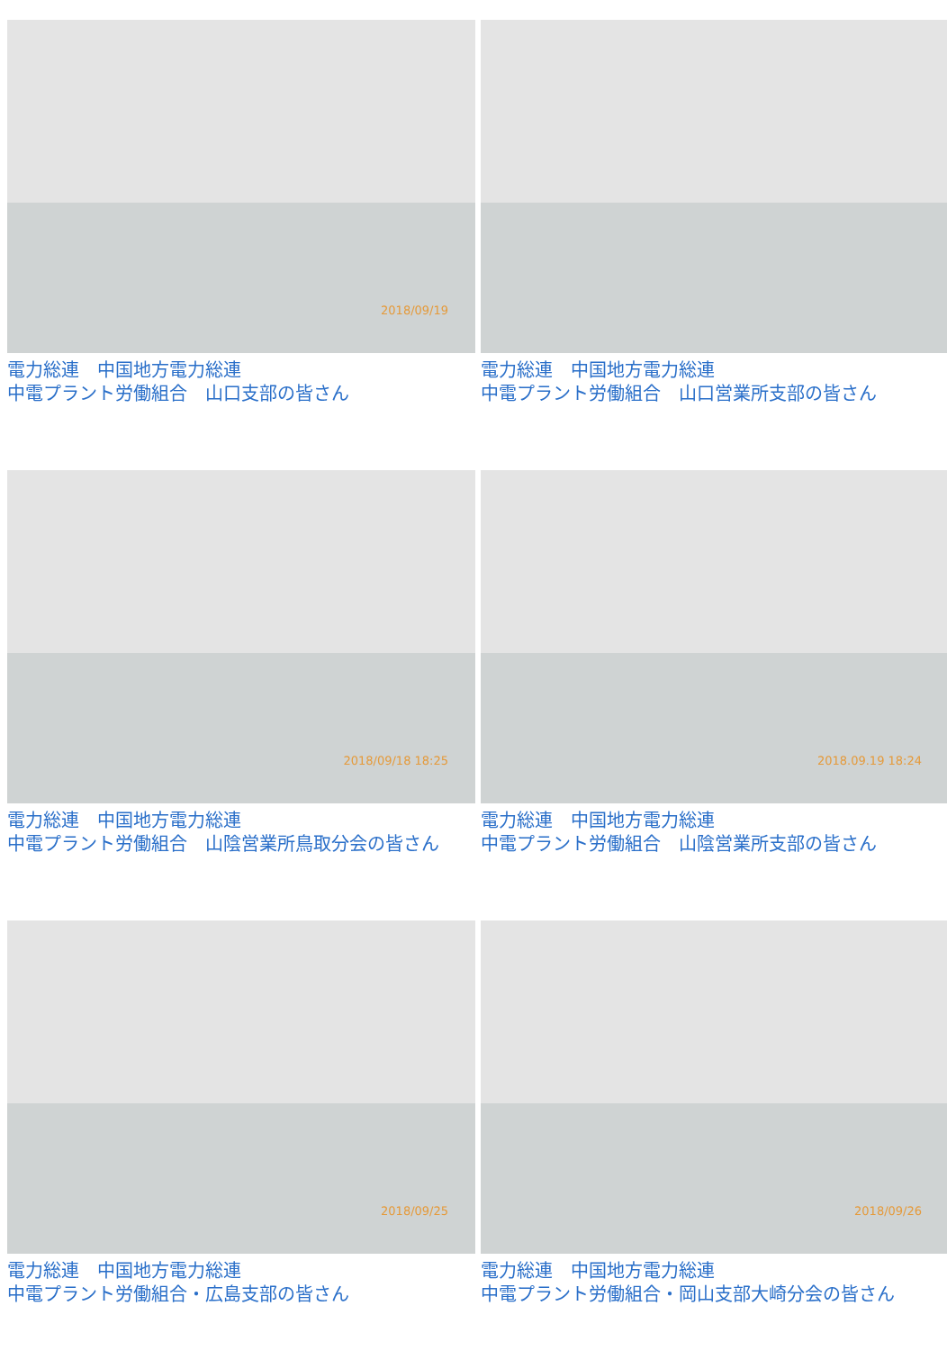2018/09/19
電力総連　中国地方電力総連
中電プラント労働組合　山口支部の皆さん
電力総連　中国地方電力総連
中電プラント労働組合　山口営業所支部の皆さん
2018/09/18 18:25
電力総連　中国地方電力総連
中電プラント労働組合　山陰営業所鳥取分会の皆さん
2018.09.19 18:24
電力総連　中国地方電力総連
中電プラント労働組合　山陰営業所支部の皆さん
2018/09/25
電力総連　中国地方電力総連
中電プラント労働組合・広島支部の皆さん
2018/09/26
電力総連　中国地方電力総連
中電プラント労働組合・岡山支部大崎分会の皆さん